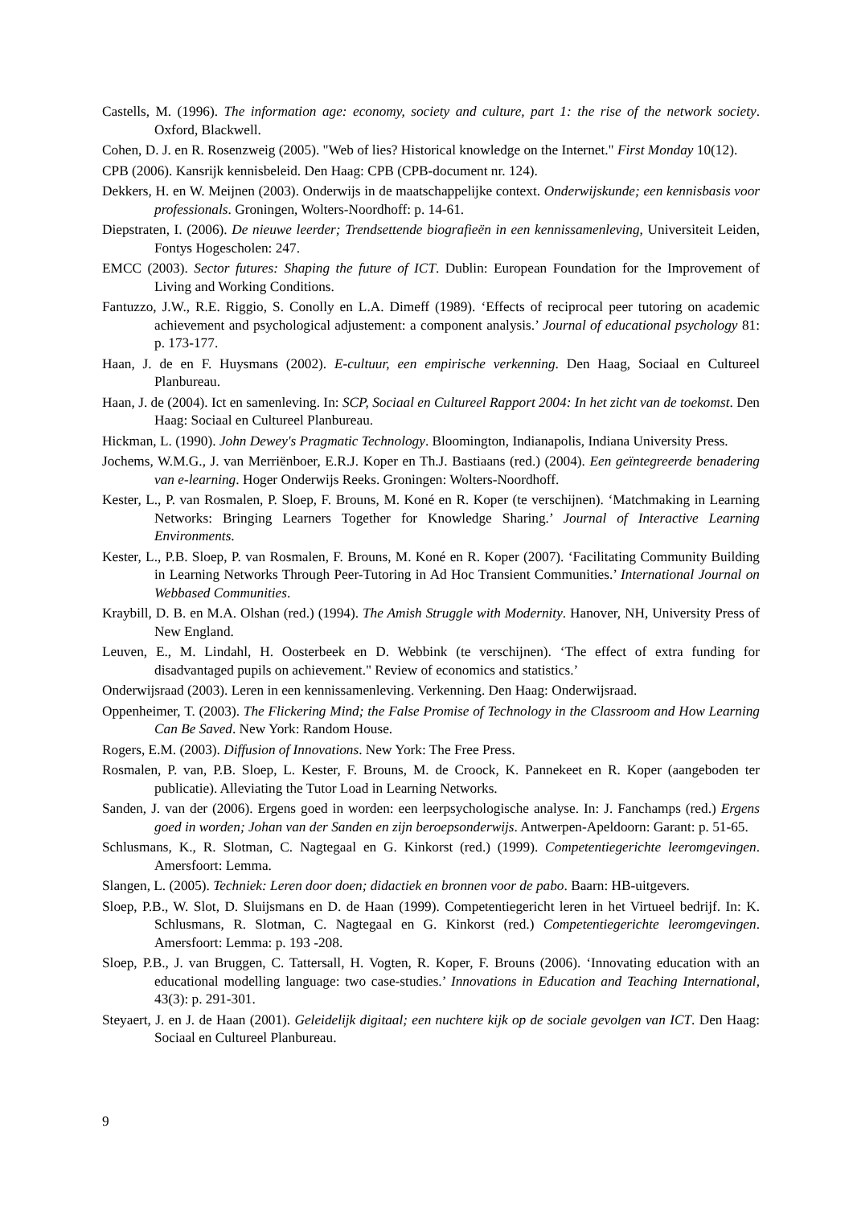Castells, M. (1996). The information age: economy, society and culture, part 1: the rise of the network society. Oxford, Blackwell.
Cohen, D. J. en R. Rosenzweig (2005). "Web of lies? Historical knowledge on the Internet." First Monday 10(12).
CPB (2006). Kansrijk kennisbeleid. Den Haag: CPB (CPB-document nr. 124).
Dekkers, H. en W. Meijnen (2003). Onderwijs in de maatschappelijke context. Onderwijskunde; een kennisbasis voor professionals. Groningen, Wolters-Noordhoff: p. 14-61.
Diepstraten, I. (2006). De nieuwe leerder; Trendsettende biografieën in een kennissamenleving, Universiteit Leiden, Fontys Hogescholen: 247.
EMCC (2003). Sector futures: Shaping the future of ICT. Dublin: European Foundation for the Improvement of Living and Working Conditions.
Fantuzzo, J.W., R.E. Riggio, S. Conolly en L.A. Dimeff (1989). ‘Effects of reciprocal peer tutoring on academic achievement and psychological adjustement: a component analysis.’ Journal of educational psychology 81: p. 173-177.
Haan, J. de en F. Huysmans (2002). E-cultuur, een empirische verkenning. Den Haag, Sociaal en Cultureel Planbureau.
Haan, J. de (2004). Ict en samenleving. In: SCP, Sociaal en Cultureel Rapport 2004: In het zicht van de toekomst. Den Haag: Sociaal en Cultureel Planbureau.
Hickman, L. (1990). John Dewey's Pragmatic Technology. Bloomington, Indianapolis, Indiana University Press.
Jochems, W.M.G., J. van Merriënboer, E.R.J. Koper en Th.J. Bastiaans (red.) (2004). Een geïntegreerde benadering van e-learning. Hoger Onderwijs Reeks. Groningen: Wolters-Noordhoff.
Kester, L., P. van Rosmalen, P. Sloep, F. Brouns, M. Koné en R. Koper (te verschijnen). ‘Matchmaking in Learning Networks: Bringing Learners Together for Knowledge Sharing.’ Journal of Interactive Learning Environments.
Kester, L., P.B. Sloep, P. van Rosmalen, F. Brouns, M. Koné en R. Koper (2007). ‘Facilitating Community Building in Learning Networks Through Peer-Tutoring in Ad Hoc Transient Communities.’ International Journal on Webbased Communities.
Kraybill, D. B. en M.A. Olshan (red.) (1994). The Amish Struggle with Modernity. Hanover, NH, University Press of New England.
Leuven, E., M. Lindahl, H. Oosterbeek en D. Webbink (te verschijnen). ‘The effect of extra funding for disadvantaged pupils on achievement." Review of economics and statistics.’
Onderwijsraad (2003). Leren in een kennissamenleving. Verkenning. Den Haag: Onderwijsraad.
Oppenheimer, T. (2003). The Flickering Mind; the False Promise of Technology in the Classroom and How Learning Can Be Saved. New York: Random House.
Rogers, E.M. (2003). Diffusion of Innovations. New York: The Free Press.
Rosmalen, P. van, P.B. Sloep, L. Kester, F. Brouns, M. de Croock, K. Pannekeet en R. Koper (aangeboden ter publicatie). Alleviating the Tutor Load in Learning Networks.
Sanden, J. van der (2006). Ergens goed in worden: een leerpsychologische analyse. In: J. Fanchamps (red.) Ergens goed in worden; Johan van der Sanden en zijn beroepsonderwijs. Antwerpen-Apeldoorn: Garant: p. 51-65.
Schlusmans, K., R. Slotman, C. Nagtegaal en G. Kinkorst (red.) (1999). Competentiegerichte leeromgevingen. Amersfoort: Lemma.
Slangen, L. (2005). Techniek: Leren door doen; didactiek en bronnen voor de pabo. Baarn: HB-uitgevers.
Sloep, P.B., W. Slot, D. Sluijsmans en D. de Haan (1999). Competentiegericht leren in het Virtueel bedrijf. In: K. Schlusmans, R. Slotman, C. Nagtegaal en G. Kinkorst (red.) Competentiegerichte leeromgevingen. Amersfoort: Lemma: p. 193 -208.
Sloep, P.B., J. van Bruggen, C. Tattersall, H. Vogten, R. Koper, F. Brouns (2006). ‘Innovating education with an educational modelling language: two case-studies.’ Innovations in Education and Teaching International, 43(3): p. 291-301.
Steyaert, J. en J. de Haan (2001). Geleidelijk digitaal; een nuchtere kijk op de sociale gevolgen van ICT. Den Haag: Sociaal en Cultureel Planbureau.
9